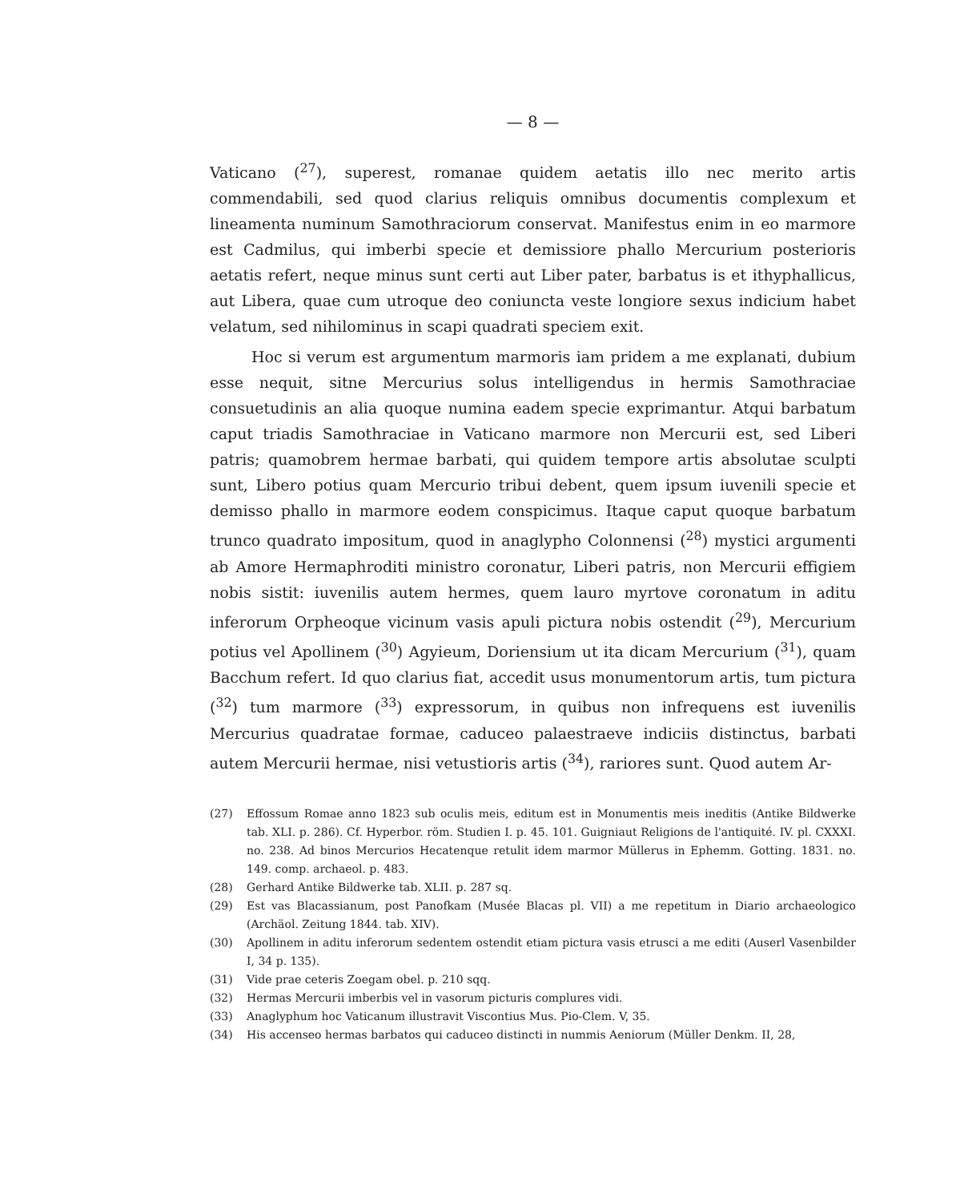— 8 —
Vaticano (<sup>27</sup>), superest, romanae quidem aetatis illo nec merito artis commendabili, sed quod clarius reliquis omnibus documentis complexum et lineamenta numinum Samothraciorum conservat. Manifestus enim in eo marmore est Cadmilus, qui imberbi specie et demissiore phallo Mercurium posterioris aetatis refert, neque minus sunt certi aut Liber pater, barbatus is et ithyphallicus, aut Libera, quae cum utroque deo coniuncta veste longiore sexus indicium habet velatum, sed nihilominus in scapi quadrati speciem exit.
Hoc si verum est argumentum marmoris iam pridem a me explanati, dubium esse nequit, sitne Mercurius solus intelligendus in hermis Samothraciae consuetudinis an alia quoque numina eadem specie exprimantur. Atqui barbatum caput triadis Samothraciae in Vaticano marmore non Mercurii est, sed Liberi patris; quamobrem hermae barbati, qui quidem tempore artis absolutae sculpti sunt, Libero potius quam Mercurio tribui debent, quem ipsum iuvenili specie et demisso phallo in marmore eodem conspicimus. Itaque caput quoque barbatum trunco quadrato impositum, quod in anaglypho Colonnensi (<sup>28</sup>) mystici argumenti ab Amore Hermaphroditi ministro coronatur, Liberi patris, non Mercurii effigiem nobis sistit: iuvenilis autem hermes, quem lauro myrtove coronatum in aditu inferorum Orpheoque vicinum vasis apuli pictura nobis ostendit (<sup>29</sup>), Mercurium potius vel Apollinem (<sup>30</sup>) Agyieum, Doriensium ut ita dicam Mercurium (<sup>31</sup>), quam Bacchum refert. Id quo clarius fiat, accedit usus monumentorum artis, tum pictura (<sup>32</sup>) tum marmore (<sup>33</sup>) expressorum, in quibus non infrequens est iuvenilis Mercurius quadratae formae, caduceo palaestraeve indiciis distinctus, barbati autem Mercurii hermae, nisi vetustioris artis (<sup>34</sup>), rariores sunt. Quod autem Ar-
(27) Effossum Romae anno 1823 sub oculis meis, editum est in Monumentis meis ineditis (Antike Bildwerke tab. XLI. p. 286). Cf. Hyperbor. röm. Studien I. p. 45. 101. Guigniaut Religions de l'antiquité. IV. pl. CXXXI. no. 238. Ad binos Mercurios Hecatenque retulit idem marmor Müllerus in Ephemm. Gotting. 1831. no. 149. comp. archaeol. p. 483.
(28) Gerhard Antike Bildwerke tab. XLII. p. 287 sq.
(29) Est vas Blacassianum, post Panofkam (Musée Blacas pl. VII) a me repetitum in Diario archaeologico (Archäol. Zeitung 1844. tab. XIV).
(30) Apollinem in aditu inferorum sedentem ostendit etiam pictura vasis etrusci a me editi (Auserl Vasenbilder I, 34 p. 135).
(31) Vide prae ceteris Zoegam obel. p. 210 sqq.
(32) Hermas Mercurii imberbis vel in vasorum picturis complures vidi.
(33) Anaglyphum hoc Vaticanum illustravit Viscontius Mus. Pio-Clem. V, 35.
(34) His accenseo hermas barbatos qui caduceo distincti in nummis Aeniorum (Müller Denkm. II, 28,